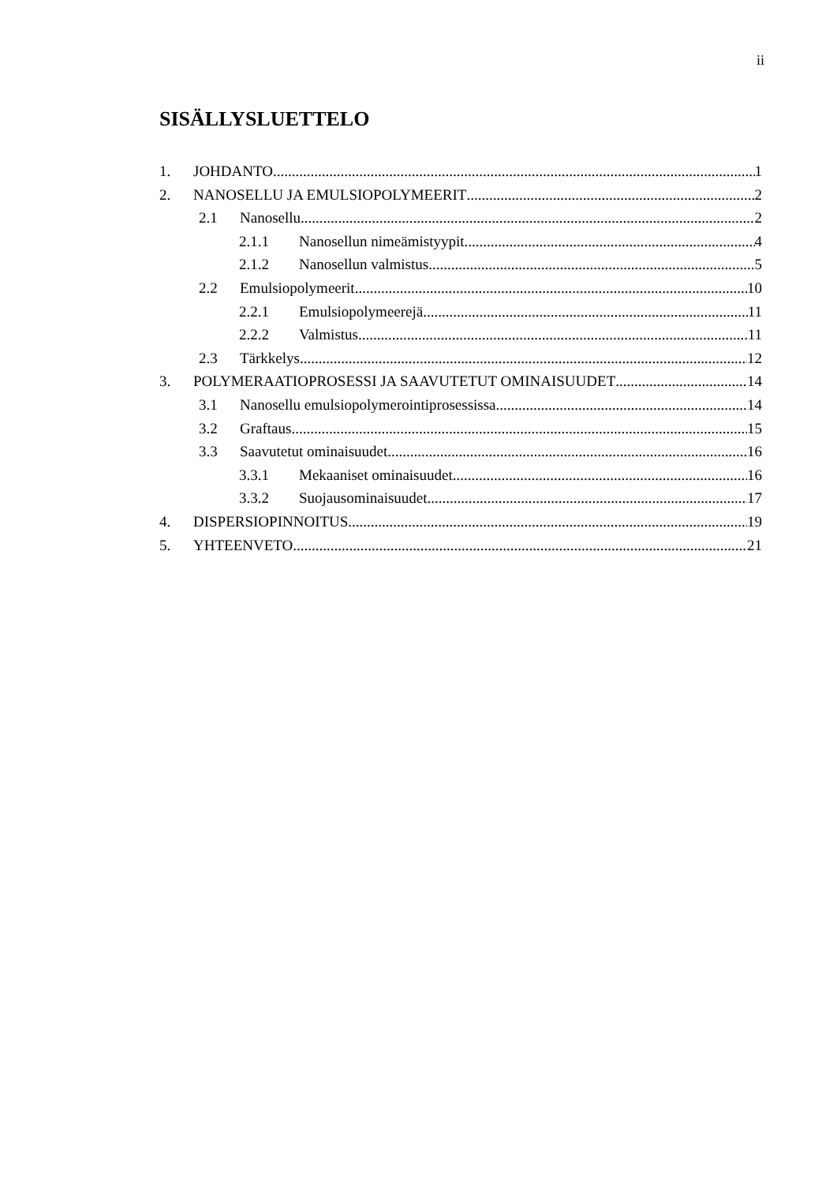ii
SISÄLLYSLUETTELO
1. JOHDANTO 1
2. NANOSELLU JA EMULSIOPOLYMEERIT 2
2.1 Nanosellu 2
2.1.1 Nanosellun nimeämistyypit 4
2.1.2 Nanosellun valmistus 5
2.2 Emulsiopolymeerit 10
2.2.1 Emulsiopolymeerejä 11
2.2.2 Valmistus 11
2.3 Tärkkelys 12
3. POLYMERAATIOPROSESSI JA SAAVUTETUT OMINAISUUDET 14
3.1 Nanosellu emulsiopolymerointiprosessissa 14
3.2 Graftaus 15
3.3 Saavutetut ominaisuudet 16
3.3.1 Mekaaniset ominaisuudet 16
3.3.2 Suojausominaisuudet 17
4. DISPERSIOPINNOITUS 19
5. YHTEENVETO 21